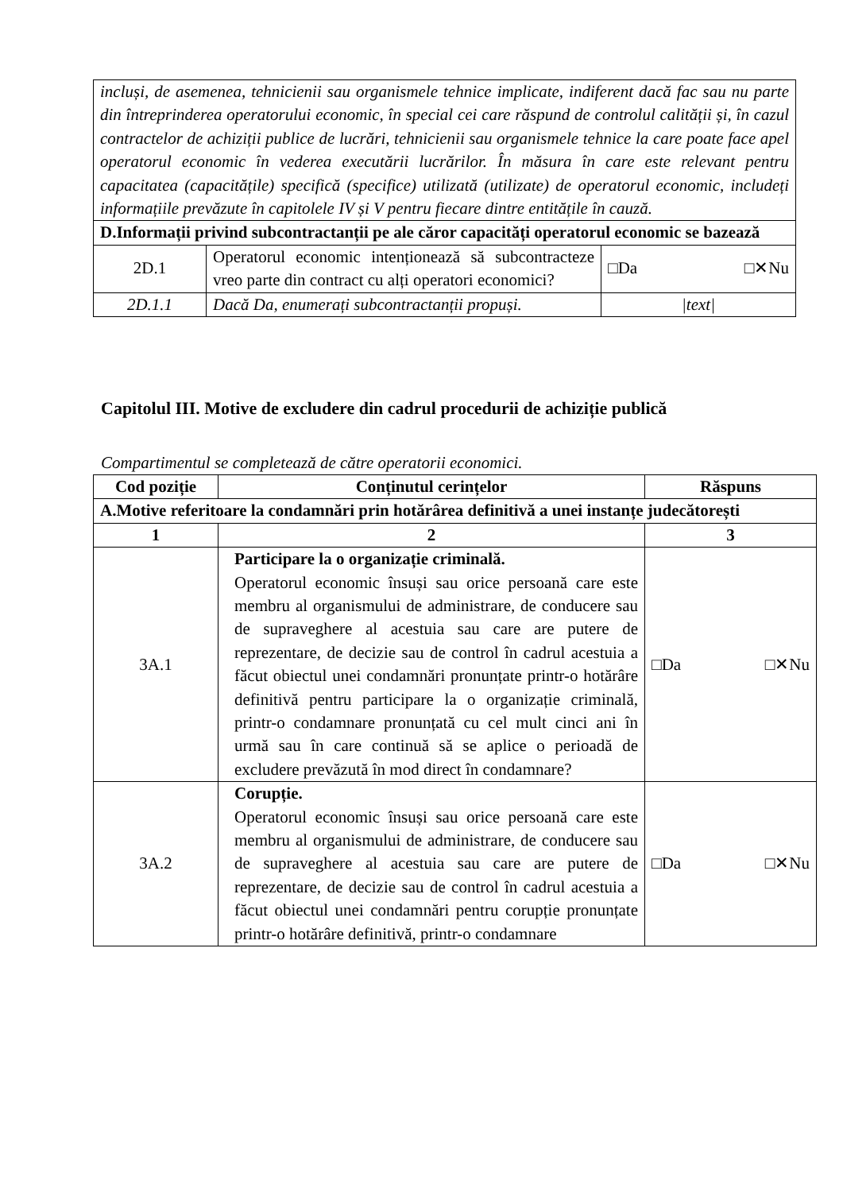| incluși, de asemenea, tehnicienii sau organismele tehnice implicate, indiferent dacă fac sau nu parte din întreprinderea operatorului economic, în special cei care răspund de controlul calității și, în cazul contractelor de achiziții publice de lucrări, tehnicienii sau organismele tehnice la care poate face apel operatorul economic în vederea executării lucrărilor. În măsura în care este relevant pentru capacitatea (capacitățile) specifică (specifice) utilizată (utilizate) de operatorul economic, includeți informațiile prevăzute în capitolele IV și V pentru fiecare dintre entitățile în cauză. | | |
| D.Informații privind subcontractanții pe ale căror capacități operatorul economic se bazează | | |
| 2D.1 | Operatorul economic intenționează să subcontracteze vreo parte din contract cu alți operatori economici? | □Da □✕Nu |
| 2D.1.1 | Dacă Da, enumerați subcontractanții propuși. | /text/ |
Capitolul III. Motive de excludere din cadrul procedurii de achiziție publică
Compartimentul se completează de către operatorii economici.
| Cod poziție | Conținutul cerințelor | Răspuns |
| --- | --- | --- |
| A.Motive referitoare la condamnări prin hotărârea definitivă a unei instanțe judecătorești | | |
| 1 | 2 | 3 |
| 3A.1 | Participare la o organizație criminală. Operatorul economic însuși sau orice persoană care este membru al organismului de administrare, de conducere sau de supraveghere al acestuia sau care are putere de reprezentare, de decizie sau de control în cadrul acestuia a făcut obiectul unei condamnări pronunțate printr-o hotărâre definitivă pentru participare la o organizație criminală, printr-o condamnare pronunțată cu cel mult cinci ani în urmă sau în care continuă să se aplice o perioadă de excludere prevăzută în mod direct în condamnare? | □Da □✕Nu |
| 3A.2 | Corupție. Operatorul economic însuși sau orice persoană care este membru al organismului de administrare, de conducere sau de supraveghere al acestuia sau care are putere de reprezentare, de decizie sau de control în cadrul acestuia a făcut obiectul unei condamnări pentru corupție pronunțate printr-o hotărâre definitivă, printr-o condamnare | □Da □✕Nu |